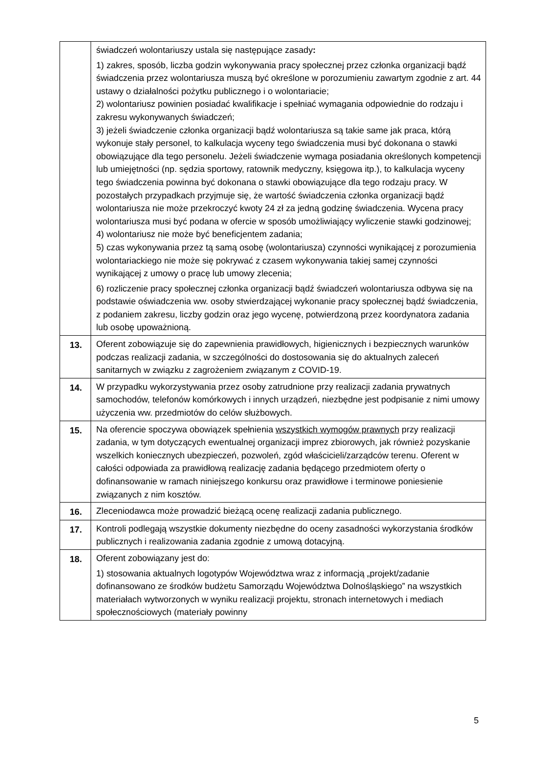| | świadczeń wolontariuszy ustala się następujące zasady : 1) zakres, sposób, liczba godzin wykonywania pracy społecznej przez członka organizacji bądź świadczenia przez wolontariusza muszą być określone w porozumieniu zawartym zgodnie z art. 44 ustawy o działalności pożytku publicznego i o wolontariacie; 2) wolontariusz powinien posiadać kwalifikacje i spełniać wymagania odpowiednie do rodzaju i zakresu wykonywanych świadczeń; 3) jeżeli świadczenie członka organizacji bądź wolontariusza są takie same jak praca, którą wykonuje stały personel, to kalkulacja wyceny tego świadczenia musi być dokonana o stawki obowiązujące dla tego personelu. Jeżeli świadczenie wymaga posiadania określonych kompetencji lub umiejętności (np. sędzia sportowy, ratownik medyczny, księgowa itp.), to kalkulacja wyceny tego świadczenia powinna być dokonana o stawki obowiązujące dla tego rodzaju pracy. W pozostałych przypadkach przyjmuje się, że wartość świadczenia członka organizacji bądź wolontariusza nie może przekroczyć kwoty 24 zł za jedną godzinę świadczenia. Wycena pracy wolontariusza musi być podana w ofercie w sposób umożliwiający wyliczenie stawki godzinowej; 4) wolontariusz nie może być beneficjentem zadania; 5) czas wykonywania przez tą samą osobę (wolontariusza) czynności wynikającej z porozumienia wolontariackiego nie może się pokrywać z czasem wykonywania takiej samej czynności wynikającej z umowy o pracę lub umowy zlecenia; 6) rozliczenie pracy społecznej członka organizacji bądź świadczeń wolontariusza odbywa się na podstawie oświadczenia ww. osoby stwierdzającej wykonanie pracy społecznej bądź świadczenia, z podaniem zakresu, liczby godzin oraz jego wycenę, potwierdzoną przez koordynatora zadania lub osobę upoważnioną. |
| 13. | Oferent zobowiązuje się do zapewnienia prawidłowych, higienicznych i bezpiecznych warunków podczas realizacji zadania, w szczególności do dostosowania się do aktualnych zaleceń sanitarnych w związku z zagrożeniem związanym z COVID-19. |
| 14. | W przypadku wykorzystywania przez osoby zatrudnione przy realizacji zadania prywatnych samochodów, telefonów komórkowych i innych urządzeń, niezbędne jest podpisanie z nimi umowy użyczenia ww. przedmiotów do celów służbowych. |
| 15. | Na oferencie spoczywa obowiązek spełnienia wszystkich wymogów prawnych przy realizacji zadania, w tym dotyczących ewentualnej organizacji imprez zbiorowych, jak również pozyskanie wszelkich koniecznych ubezpieczeń, pozwoleń, zgód właścicieli/zarządców terenu. Oferent w całości odpowiada za prawidłową realizację zadania będącego przedmiotem oferty o dofinansowanie w ramach niniejszego konkursu oraz prawidłowe i terminowe poniesienie związanych z nim kosztów. |
| 16. | Zleceniodawca może prowadzić bieżącą ocenę realizacji zadania publicznego. |
| 17. | Kontroli podlegają wszystkie dokumenty niezbędne do oceny zasadności wykorzystania środków publicznych i realizowania zadania zgodnie z umową dotacyjną. |
| 18. | Oferent zobowiązany jest do: 1) stosowania aktualnych logotypów Województwa wraz z informacją „projekt/zadanie dofinansowano ze środków budżetu Samorządu Województwa Dolnośląskiego” na wszystkich materiałach wytworzonych w wyniku realizacji projektu, stronach internetowych i mediach społecznościowych (materiały powinny |
5